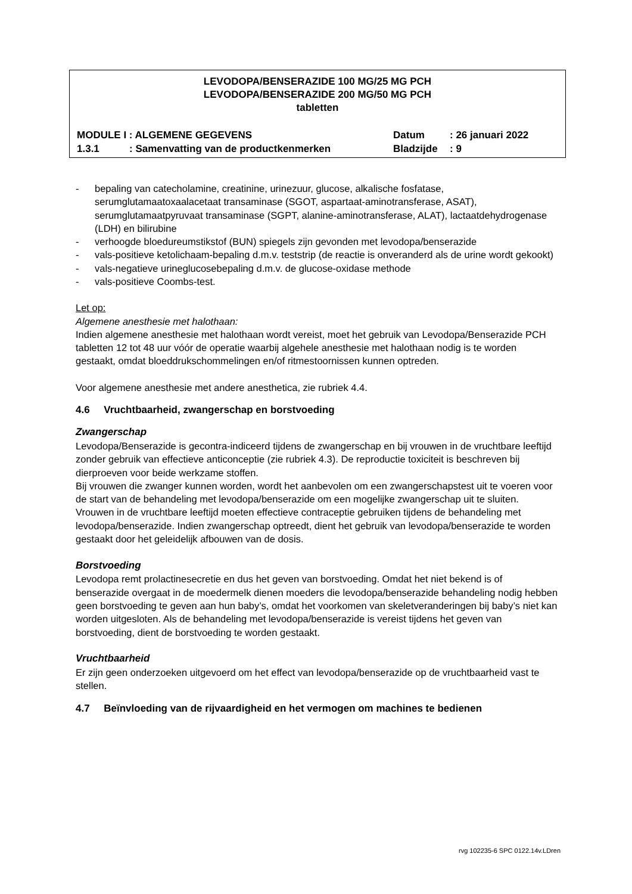LEVODOPA/BENSERAZIDE 100 MG/25 MG PCH
LEVODOPA/BENSERAZIDE 200 MG/50 MG PCH
tabletten
MODULE I : ALGEMENE GEGEVENS Datum: 26 januari 2022
1.3.1: Samenvatting van de productkenmerken Bladzijde: 9
- bepaling van catecholamine, creatinine, urinezuur, glucose, alkalische fosfatase, serumglutamaatoxaalacetaat transaminase (SGOT, aspartaat-aminotransferase, ASAT), serumglutamaatpyruvaat transaminase (SGPT, alanine-aminotransferase, ALAT), lactaatdehydrogenase (LDH) en bilirubine
- verhoogde bloedureumstikstof (BUN) spiegels zijn gevonden met levodopa/benserazide
- vals-positieve ketolichaam-bepaling d.m.v. teststrip (de reactie is onveranderd als de urine wordt gekookt)
- vals-negatieve urineglucosebepaling d.m.v. de glucose-oxidase methode
- vals-positieve Coombs-test.
Let op:
Algemene anesthesie met halothaan:
Indien algemene anesthesie met halothaan wordt vereist, moet het gebruik van Levodopa/Benserazide PCH tabletten 12 tot 48 uur vóór de operatie waarbij algehele anesthesie met halothaan nodig is te worden gestaakt, omdat bloeddrukschommelingen en/of ritmestoornissen kunnen optreden.
Voor algemene anesthesie met andere anesthetica, zie rubriek 4.4.
4.6 Vruchtbaarheid, zwangerschap en borstvoeding
Zwangerschap
Levodopa/Benserazide is gecontra-indiceerd tijdens de zwangerschap en bij vrouwen in de vruchtbare leeftijd zonder gebruik van effectieve anticonceptie (zie rubriek 4.3). De reproductie toxiciteit is beschreven bij dierproeven voor beide werkzame stoffen.
Bij vrouwen die zwanger kunnen worden, wordt het aanbevolen om een zwangerschapstest uit te voeren voor de start van de behandeling met levodopa/benserazide om een mogelijke zwangerschap uit te sluiten.
Vrouwen in de vruchtbare leeftijd moeten effectieve contraceptie gebruiken tijdens de behandeling met levodopa/benserazide. Indien zwangerschap optreedt, dient het gebruik van levodopa/benserazide te worden gestaakt door het geleidelijk afbouwen van de dosis.
Borstvoeding
Levodopa remt prolactinesecretie en dus het geven van borstvoeding. Omdat het niet bekend is of benserazide overgaat in de moedermelk dienen moeders die levodopa/benserazide behandeling nodig hebben geen borstvoeding te geven aan hun baby’s, omdat het voorkomen van skeletveranderingen bij baby’s niet kan worden uitgesloten. Als de behandeling met levodopa/benserazide is vereist tijdens het geven van borstvoeding, dient de borstvoeding te worden gestaakt.
Vruchtbaarheid
Er zijn geen onderzoeken uitgevoerd om het effect van levodopa/benserazide op de vruchtbaarheid vast te stellen.
4.7 Beïnvloeding van de rijvaardigheid en het vermogen om machines te bedienen
rvg 102235-6 SPC 0122.14v.LDren